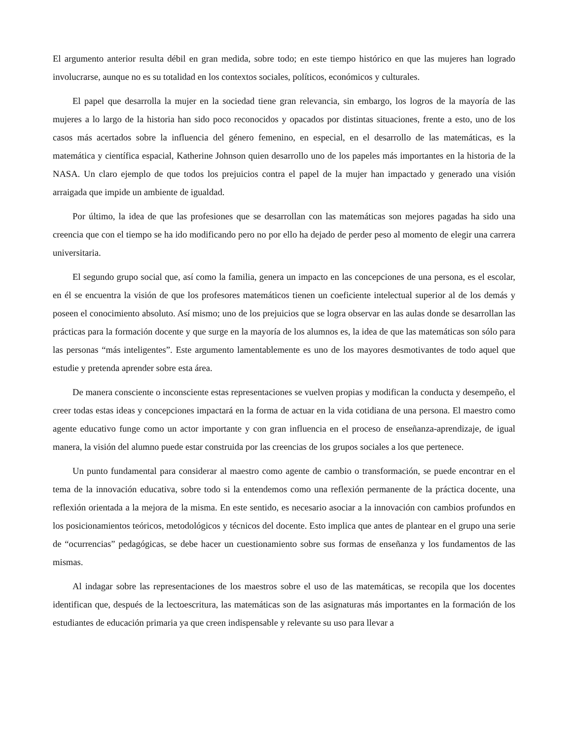El argumento anterior resulta débil en gran medida, sobre todo; en este tiempo histórico en que las mujeres han logrado involucrarse, aunque no es su totalidad en los contextos sociales, políticos, económicos y culturales.
El papel que desarrolla la mujer en la sociedad tiene gran relevancia, sin embargo, los logros de la mayoría de las mujeres a lo largo de la historia han sido poco reconocidos y opacados por distintas situaciones, frente a esto, uno de los casos más acertados sobre la influencia del género femenino, en especial, en el desarrollo de las matemáticas, es la matemática y científica espacial, Katherine Johnson quien desarrollo uno de los papeles más importantes en la historia de la NASA. Un claro ejemplo de que todos los prejuicios contra el papel de la mujer han impactado y generado una visión arraigada que impide un ambiente de igualdad.
Por último, la idea de que las profesiones que se desarrollan con las matemáticas son mejores pagadas ha sido una creencia que con el tiempo se ha ido modificando pero no por ello ha dejado de perder peso al momento de elegir una carrera universitaria.
El segundo grupo social que, así como la familia, genera un impacto en las concepciones de una persona, es el escolar, en él se encuentra la visión de que los profesores matemáticos tienen un coeficiente intelectual superior al de los demás y poseen el conocimiento absoluto. Así mismo; uno de los prejuicios que se logra observar en las aulas donde se desarrollan las prácticas para la formación docente y que surge en la mayoría de los alumnos es, la idea de que las matemáticas son sólo para las personas “más inteligentes”. Este argumento lamentablemente es uno de los mayores desmotivantes de todo aquel que estudie y pretenda aprender sobre esta área.
De manera consciente o inconsciente estas representaciones se vuelven propias y modifican la conducta y desempeño, el creer todas estas ideas y concepciones impactará en la forma de actuar en la vida cotidiana de una persona. El maestro como agente educativo funge como un actor importante y con gran influencia en el proceso de enseñanza-aprendizaje, de igual manera, la visión del alumno puede estar construida por las creencias de los grupos sociales a los que pertenece.
Un punto fundamental para considerar al maestro como agente de cambio o transformación, se puede encontrar en el tema de la innovación educativa, sobre todo si la entendemos como una reflexión permanente de la práctica docente, una reflexión orientada a la mejora de la misma. En este sentido, es necesario asociar a la innovación con cambios profundos en los posicionamientos teóricos, metodológicos y técnicos del docente. Esto implica que antes de plantear en el grupo una serie de “ocurrencias” pedagógicas, se debe hacer un cuestionamiento sobre sus formas de enseñanza y los fundamentos de las mismas.
Al indagar sobre las representaciones de los maestros sobre el uso de las matemáticas, se recopila que los docentes identifican que, después de la lectoescritura, las matemáticas son de las asignaturas más importantes en la formación de los estudiantes de educación primaria ya que creen indispensable y relevante su uso para llevar a